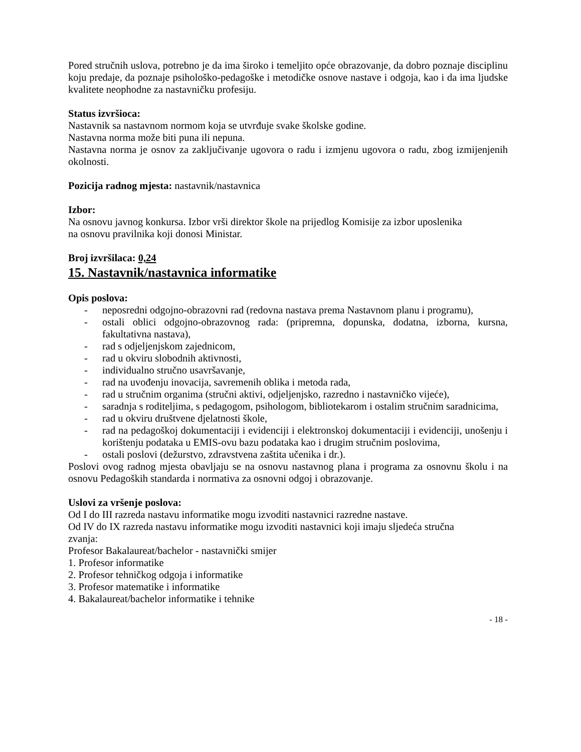Pored stručnih uslova, potrebno je da ima široko i temeljito opće obrazovanje, da dobro poznaje disciplinu koju predaje, da poznaje psihološko-pedagoške i metodičke osnove nastave i odgoja, kao i da ima ljudske kvalitete neophodne za nastavničku profesiju.
Status izvršioca:
Nastavnik sa nastavnom normom koja se utvrđuje svake školske godine.
Nastavna norma može biti puna ili nepuna.
Nastavna norma je osnov za zaključivanje ugovora o radu i izmjenu ugovora o radu, zbog izmijenjenih okolnosti.
Pozicija radnog mjesta: nastavnik/nastavnica
Izbor:
Na osnovu javnog konkursa. Izbor vrši direktor škole na prijedlog Komisije za izbor uposlenika
na osnovu pravilnika koji donosi Ministar.
Broj izvršilaca: 0,24
15. Nastavnik/nastavnica informatike
Opis poslova:
- neposredni odgojno-obrazovni rad (redovna nastava prema Nastavnom planu i programu),
- ostali oblici odgojno-obrazovnog rada: (pripremna, dopunska, dodatna, izborna, kursna, fakultativna nastava),
- rad s odjeljenjskom zajednicom,
- rad u okviru slobodnih aktivnosti,
- individualno stručno usavršavanje,
- rad na uvođenju inovacija, savremenih oblika i metoda rada,
- rad u stručnim organima (stručni aktivi, odjeljenjsko, razredno i nastavničko vijeće),
- saradnja s roditeljima, s pedagogom, psihologom, bibliotekarom i ostalim stručnim saradnicima,
- rad u okviru društvene djelatnosti škole,
- rad na pedagoškoj dokumentaciji i evidenciji i elektronskoj dokumentaciji i evidenciji, unošenju i korištenju podataka u EMIS-ovu bazu podataka kao i drugim stručnim poslovima,
- ostali poslovi (dežurstvo, zdravstvena zaštita učenika i dr.).
Poslovi ovog radnog mjesta obavljaju se na osnovu nastavnog plana i programa za osnovnu školu i na osnovu Pedagoških standarda i normativa za osnovni odgoj i obrazovanje.
Uslovi za vršenje poslova:
Od I do III razreda nastavu informatike mogu izvoditi nastavnici razredne nastave.
Od IV do IX razreda nastavu informatike mogu izvoditi nastavnici koji imaju sljedeća stručna
zvanja:
Profesor Bakalaureat/bachelor - nastavnički smijer
1. Profesor informatike
2. Profesor tehničkog odgoja i informatike
3. Profesor matematike i informatike
4. Bakalaureat/bachelor informatike i tehnike
- 18 -